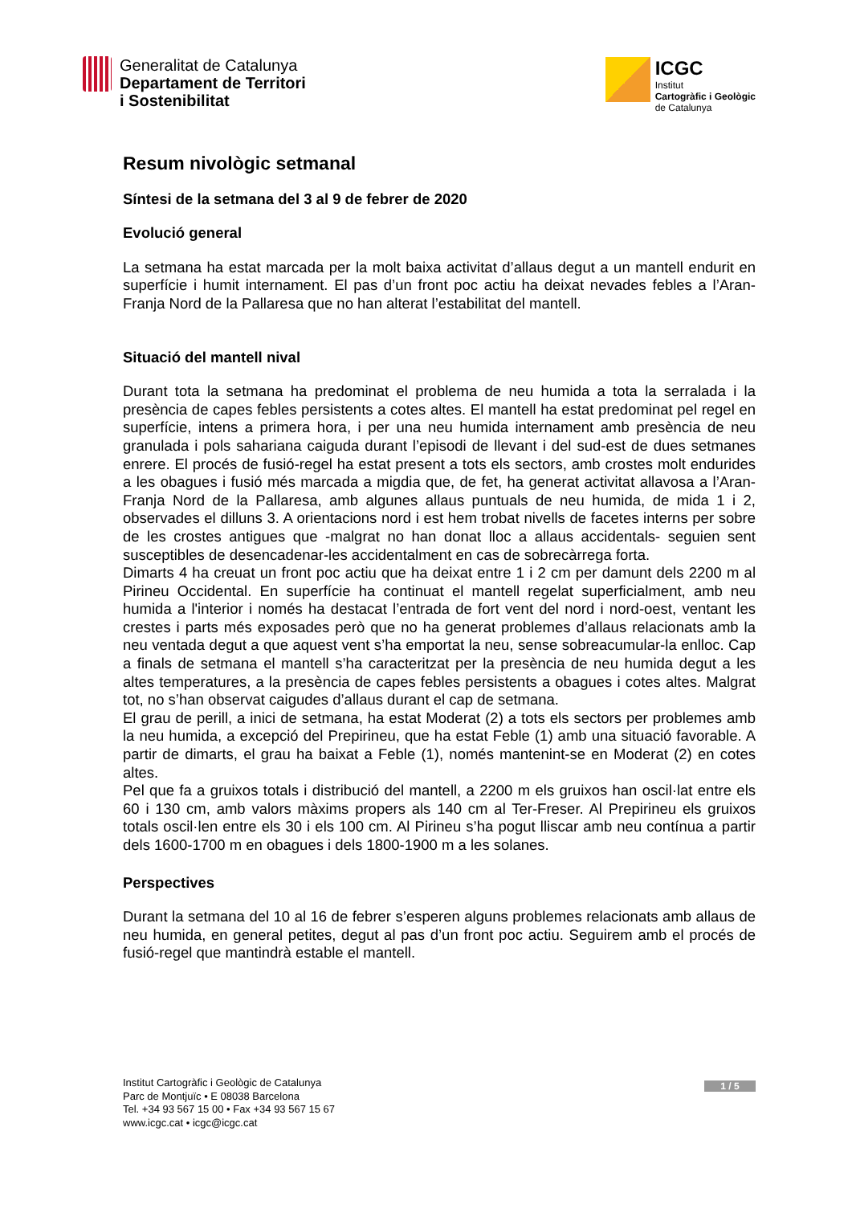Generalitat de Catalunya
Departament de Territori
i Sostenibilitat
ICGC
Institut
Cartogràfic i Geològic
de Catalunya
Resum nivològic setmanal
Síntesi de la setmana del 3 al 9 de febrer de 2020
Evolució general
La setmana ha estat marcada per la molt baixa activitat d’allaus degut a un mantell endurit en superfície i humit internament. El pas d’un front poc actiu ha deixat nevades febles a l’Aran-Franja Nord de la Pallaresa que no han alterat l’estabilitat del mantell.
Situació del mantell nival
Durant tota la setmana ha predominat el problema de neu humida a tota la serralada i la presència de capes febles persistents a cotes altes. El mantell ha estat predominat pel regel en superfície, intens a primera hora, i per una neu humida internament amb presència de neu granulada i pols sahariana caiguda durant l’episodi de llevant i del sud-est de dues setmanes enrere. El procés de fusió-regel ha estat present a tots els sectors, amb crostes molt endurides a les obagues i fusió més marcada a migdia que, de fet, ha generat activitat allavosa a l’Aran-Franja Nord de la Pallaresa, amb algunes allaus puntuals de neu humida, de mida 1 i 2, observades el dilluns 3. A orientacions nord i est hem trobat nivells de facetes interns per sobre de les crostes antigues que -malgrat no han donat lloc a allaus accidentals- seguien sent susceptibles de desencadenar-les accidentalment en cas de sobrecàrrega forta.
Dimarts 4 ha creuat un front poc actiu que ha deixat entre 1 i 2 cm per damunt dels 2200 m al Pirineu Occidental. En superfície ha continuat el mantell regelat superficialment, amb neu humida a l'interior i només ha destacat l’entrada de fort vent del nord i nord-oest, ventant les crestes i parts més exposades però que no ha generat problemes d’allaus relacionats amb la neu ventada degut a que aquest vent s’ha emportat la neu, sense sobreacumular-la enlloc. Cap a finals de setmana el mantell s’ha caracteritzat per la presència de neu humida degut a les altes temperatures, a la presència de capes febles persistents a obagues i cotes altes. Malgrat tot, no s’han observat caigudes d’allaus durant el cap de setmana.
El grau de perill, a inici de setmana, ha estat Moderat (2) a tots els sectors per problemes amb la neu humida, a excepció del Prepirineu, que ha estat Feble (1) amb una situació favorable. A partir de dimarts, el grau ha baixat a Feble (1), només mantenint-se en Moderat (2) en cotes altes.
Pel que fa a gruixos totals i distribució del mantell, a 2200 m els gruixos han oscil·lat entre els 60 i 130 cm, amb valors màxims propers als 140 cm al Ter-Freser. Al Prepirineu els gruixos totals oscil·len entre els 30 i els 100 cm. Al Pirineu s’ha pogut lliscar amb neu contínua a partir dels 1600-1700 m en obagues i dels 1800-1900 m a les solanes.
Perspectives
Durant la setmana del 10 al 16 de febrer s’esperen alguns problemes relacionats amb allaus de neu humida, en general petites, degut al pas d’un front poc actiu. Seguirem amb el procés de fusió-regel que mantindrà estable el mantell.
Institut Cartogràfic i Geològic de Catalunya
Parc de Montjuïc • E 08038 Barcelona
Tel. +34 93 567 15 00 • Fax +34 93 567 15 67
www.icgc.cat • icgc@icgc.cat
1 / 5